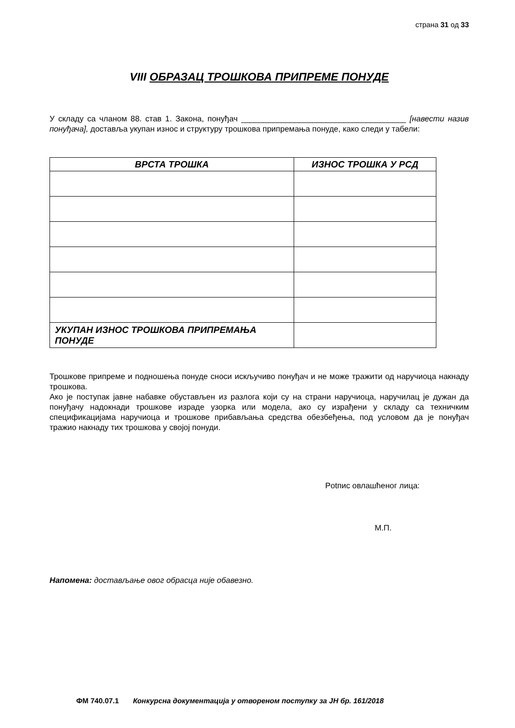страна 31 од 33
VIII ОБРАЗАЦ ТРОШКОВА ПРИПРЕМЕ ПОНУДЕ
У складу са чланом 88. став 1. Закона, понуђач _____________________________________ [навести назив понуђача], доставља укупан износ и структуру трошкова припремања понуде, како следи у табели:
| ВРСТА ТРОШКА | ИЗНОС ТРОШКА У РСД |
| --- | --- |
| УКУПАН ИЗНОС ТРОШКОВА ПРИПРЕМАЊА ПОНУДЕ | |
Трошкове припреме и подношења понуде сноси искључиво понуђач и не може тражити од наручиоца накнаду трошкова.
Ако је поступак јавне набавке обустављен из разлога који су на страни наручиоца, наручилац је дужан да понуђачу надокнади трошкове израде узорка или модела, ако су израђени у складу са техничким спецификацијама наручиоца и трошкове прибављања средства обезбеђења, под условом да је понуђач тражио накнаду тих трошкова у својој понуди.
Potпис овлашћеног лица:
М.П.
Напомена: достављање овог обрасца није обавезно.
ФМ 740.07.1 Конкурсна документација у отвореном поступку за ЈН бр. 161/2018